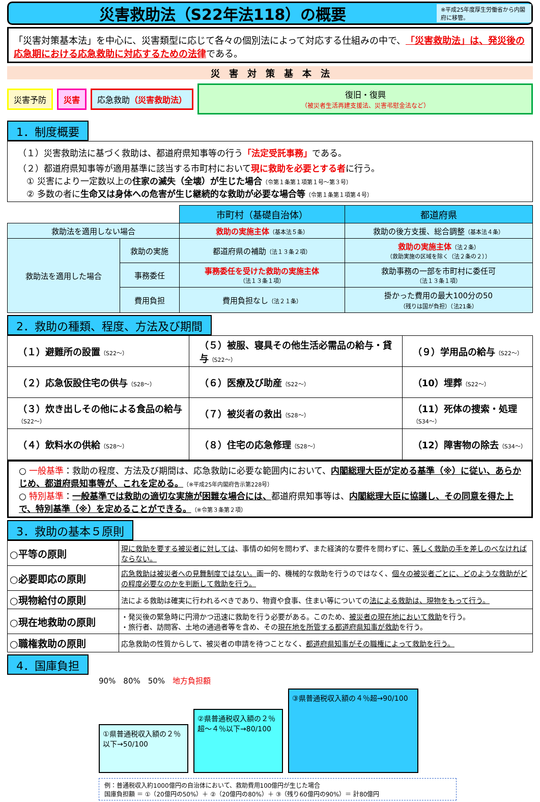災害救助法（S22年法118）の概要
※平成25年度厚生労働省から内閣府に移管。
「災害対策基本法」を中心に、災害類型に応じて各々の個別法によって対応する仕組みの中で、「災害救助法」は、発災後の応急期における応急救助に対応するための法律である。
災　害　対　策　基　本　法
災害予防 災害 応急救助（災害救助法）
復旧・復興
（被災者生活再建支援法、災害弔慰金法など）
1．制度概要
（１）災害救助法に基づく救助は、都道府県知事等の行う「法定受託事務」である。
（２）都道府県知事等が適用基準に該当する市町村において現に救助を必要とする者に行う。
　① 災害により一定数以上の住家の滅失（全壊）が生じた場合（令第１条第１項第１号～第３号）
　② 多数の者に生命又は身体への危害が生じ継続的な救助が必要な場合等（令第１条第１項第４号）
| | | 市町村（基礎自治体） | 都道府県 |
| 救助法を適用しない場合 | | 救助の実施主体 （基本法５条） | 救助の後方支援、総合調整 （基本法４条） |
| 救助法を適用した場合 | 救助の実施 | 都道府県の補助 （法１３条２項） | 救助の実施主体 （法２条） （救助実施の区域を除く（法２条の２）） |
| | 事務委任 | 事務委任を受けた救助の実施主体 （法１３条１項） | 救助事務の一部を市町村に委任可 （法１３条１項） |
| | 費用負担 | 費用負担なし （法２１条） | 掛かった費用の最大100分の50 （残りは国が負担）（法21条） |
2．救助の種類、程度、方法及び期間
| （１）避難所の設置 （S22～） | （５）被服、寝具その他生活必需品の給与・貸与 （S22～） | （９）学用品の給与 （S22～） |
| （２）応急仮設住宅の供与 （S28～） | （６）医療及び助産 （S22～） | （10）埋葬 （S22～） |
| （３）炊き出しその他による食品の給与 （S22～） | （７）被災者の救出 （S28～） | （11）死体の捜索・処理 （S34～） |
| （４）飲料水の供給 （S28～） | （８）住宅の応急修理 （S28～） | （12）障害物の除去 （S34～） |
○ 一般基準：救助の程度、方法及び期間は、応急救助に必要な範囲内において、内閣総理大臣が定める基準（※）に従い、あらかじめ、都道府県知事等が、これを定める。（※平成25年内閣府告示第228号）
○ 特別基準：一般基準では救助の適切な実施が困難な場合には、都道府県知事等は、内閣総理大臣に協議し、その同意を得た上で、特別基準（※）を定めることができる。（※令第３条第２項）
3．救助の基本５原則
| ○平等の原則 | 現に救助を要する被災者に対しては 、事情の如何を問わず、また経済的な要件を問わずに、 等しく救助の手を差しのべなければならない。 |
| ○必要即応の原則 | 応急救助は被災者への見舞制度ではない。 画一的、機械的な救助を行うのではなく、 個々の被災者ごとに、どのような救助がどの程度必要なのかを判断して救助を行う。 |
| ○現物給付の原則 | 法による救助は確実に行われるべきであり、物資や食事、住まい等についての 法による救助は、現物をもって行う。 |
| ○現在地救助の原則 | ・発災後の緊急時に円滑かつ迅速に救助を行う必要がある。このため、 被災者の現在地において救助 を行う。 ・旅行者、訪問客、土地の通過者等を含め、その 現在地を所管する都道府県知事が救助 を行う。 |
| ○職権救助の原則 | 応急救助の性質からして、被災者の申請を待つことなく、 都道府県知事がその職権によって救助を行う。 |
4．国庫負担
90%　80%　50%　地方負担額
①県普通税収入額の２％以下→50/100
②県普通税収入額の２％超～４％以下→80/100
③県普通税収入額の４％超→90/100
例：普通税収入約1000億円の自治体において、救助費用100億円が生じた場合
国庫負担額 ＝ ①（20億円の50%）＋ ②（20億円の80%）＋ ③（残り60億円の90%）＝ 計80億円